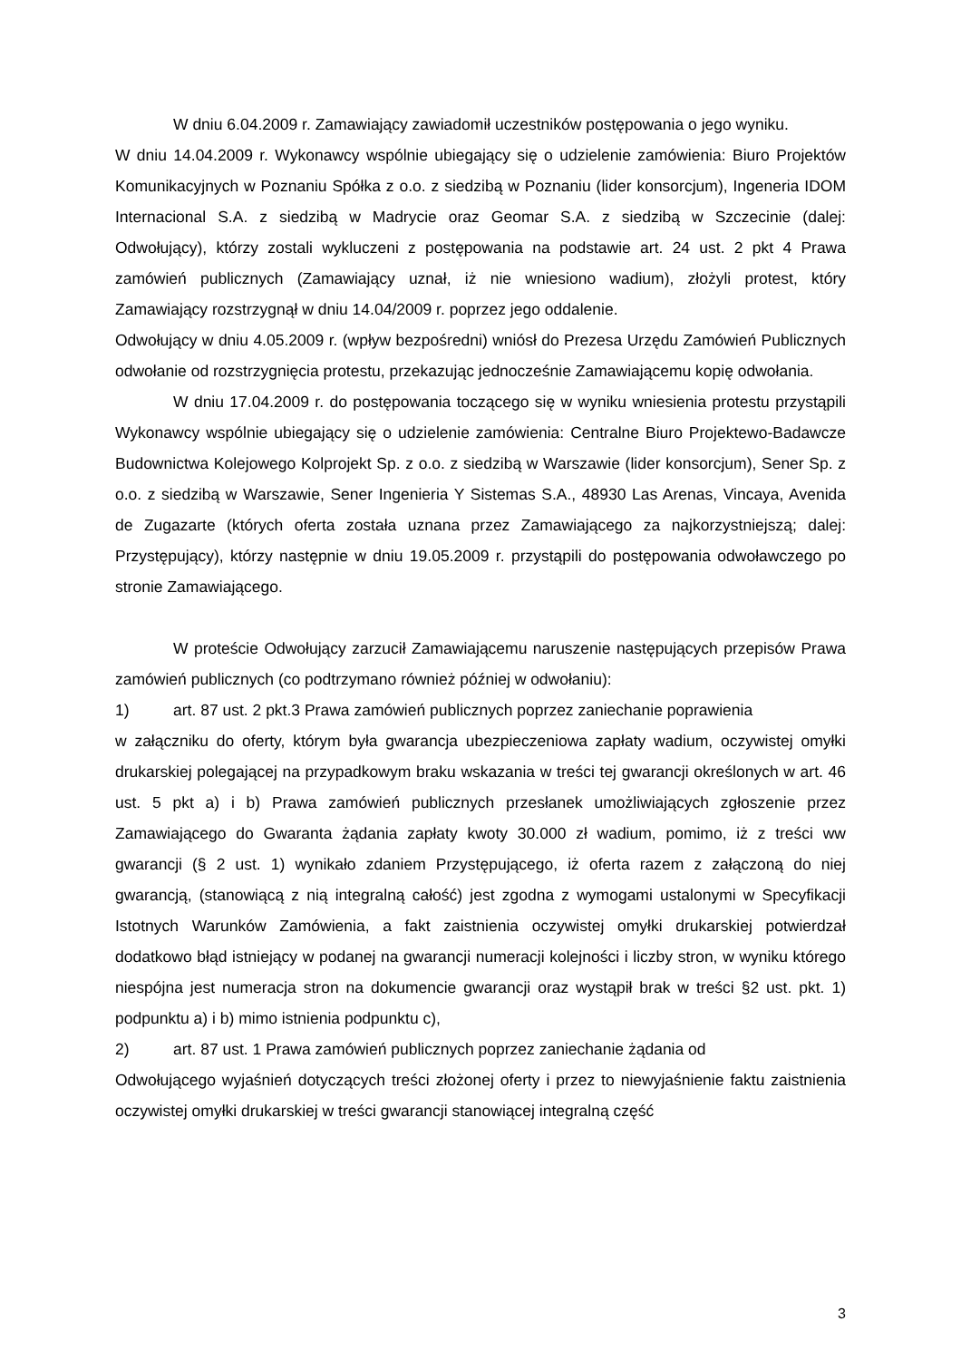W dniu 6.04.2009 r. Zamawiający zawiadomił uczestników postępowania o jego wyniku.
W dniu 14.04.2009 r. Wykonawcy wspólnie ubiegający się o udzielenie zamówienia: Biuro Projektów Komunikacyjnych w Poznaniu Spółka z o.o. z siedzibą w Poznaniu (lider konsorcjum), Ingeneria IDOM Internacional S.A. z siedzibą w Madrycie oraz Geomar S.A. z siedzibą w Szczecinie (dalej: Odwołujący), którzy zostali wykluczeni z postępowania na podstawie art. 24 ust. 2 pkt 4 Prawa zamówień publicznych (Zamawiający uznał, iż nie wniesiono wadium), złożyli protest, który Zamawiający rozstrzygnął w dniu 14.04/2009 r. poprzez jego oddalenie.
Odwołujący w dniu 4.05.2009 r. (wpływ bezpośredni) wniósł do Prezesa Urzędu Zamówień Publicznych odwołanie od rozstrzygnięcia protestu, przekazując jednocześnie Zamawiającemu kopię odwołania.
W dniu 17.04.2009 r. do postępowania toczącego się w wyniku wniesienia protestu przystąpili Wykonawcy wspólnie ubiegający się o udzielenie zamówienia: Centralne Biuro Projektewo-Badawcze Budownictwa Kolejowego Kolprojekt Sp. z o.o. z siedzibą w Warszawie (lider konsorcjum), Sener Sp. z o.o. z siedzibą w Warszawie, Sener Ingenieria Y Sistemas S.A., 48930 Las Arenas, Vincaya, Avenida de Zugazarte (których oferta została uznana przez Zamawiającego za najkorzystniejszą; dalej: Przystępujący), którzy następnie w dniu 19.05.2009 r. przystąpili do postępowania odwoławczego po stronie Zamawiającego.
W proteście Odwołujący zarzucił Zamawiającemu naruszenie następujących przepisów Prawa zamówień publicznych (co podtrzymano również później w odwołaniu):
1) art. 87 ust. 2 pkt.3 Prawa zamówień publicznych poprzez zaniechanie poprawienia
w załączniku do oferty, którym była gwarancja ubezpieczeniowa zapłaty wadium, oczywistej omyłki drukarskiej polegającej na przypadkowym braku wskazania w treści tej gwarancji określonych w art. 46 ust. 5 pkt a) i b) Prawa zamówień publicznych przesłanek umożliwiających zgłoszenie przez Zamawiającego do Gwaranta żądania zapłaty kwoty 30.000 zł wadium, pomimo, iż z treści ww gwarancji (§ 2 ust. 1) wynikało zdaniem Przystępującego, iż oferta razem z załączoną do niej gwarancją, (stanowiącą z nią integralną całość) jest zgodna z wymogami ustalonymi w Specyfikacji Istotnych Warunków Zamówienia, a fakt zaistnienia oczywistej omyłki drukarskiej potwierdzał dodatkowo błąd istniejący w podanej na gwarancji numeracji kolejności i liczby stron, w wyniku którego niespójna jest numeracja stron na dokumencie gwarancji oraz wystąpił brak w treści §2 ust. pkt. 1) podpunktu a) i b) mimo istnienia podpunktu c),
2) art. 87 ust. 1 Prawa zamówień publicznych poprzez zaniechanie żądania od
Odwołującego wyjaśnień dotyczących treści złożonej oferty i przez to niewyjaśnienie faktu zaistnienia oczywistej omyłki drukarskiej w treści gwarancji stanowiącej integralną część
3